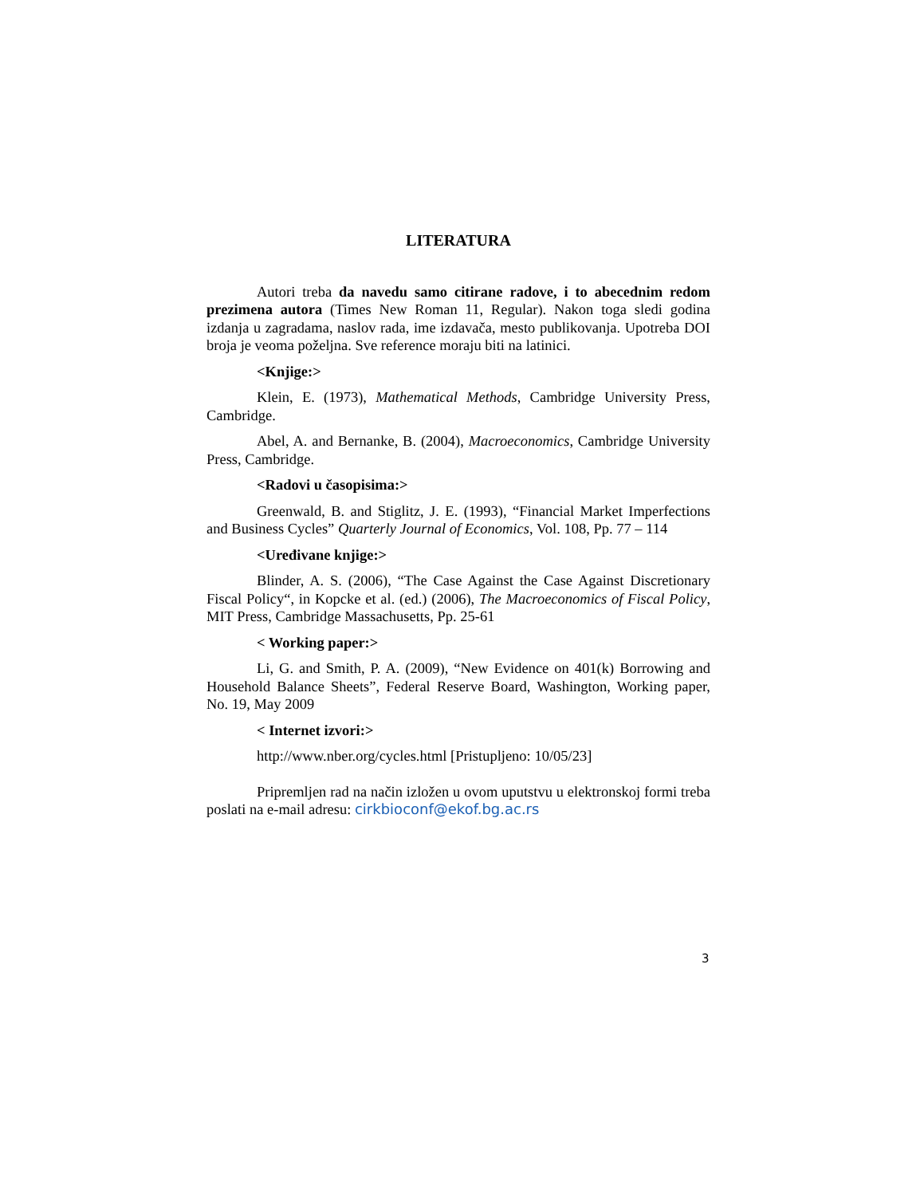LITERATURA
Autori treba da navedu samo citirane radove, i to abecednim redom prezimena autora (Times New Roman 11, Regular). Nakon toga sledi godina izdanja u zagradama, naslov rada, ime izdavača, mesto publikovanja. Upotreba DOI broja je veoma poželjna. Sve reference moraju biti na latinici.
<Knjige:>
Klein, E. (1973), Mathematical Methods, Cambridge University Press, Cambridge.
Abel, A. and Bernanke, B. (2004), Macroeconomics, Cambridge University Press, Cambridge.
<Radovi u časopisima:>
Greenwald, B. and Stiglitz, J. E. (1993), “Financial Market Imperfections and Business Cycles” Quarterly Journal of Economics, Vol. 108, Pp. 77 – 114
<Uređivane knjige:>
Blinder, A. S. (2006), “The Case Against the Case Against Discretionary Fiscal Policy“, in Kopcke et al. (ed.) (2006), The Macroeconomics of Fiscal Policy, MIT Press, Cambridge Massachusetts, Pp. 25-61
< Working paper:>
Li, G. and Smith, P. A. (2009), “New Evidence on 401(k) Borrowing and Household Balance Sheets”, Federal Reserve Board, Washington, Working paper, No. 19, May 2009
< Internet izvori:>
http://www.nber.org/cycles.html [Pristupljeno: 10/05/23]
Pripremljen rad na način izložen u ovom uputstvu u elektronskoj formi treba poslati na e-mail adresu: cirkbioconf@ekof.bg.ac.rs
3